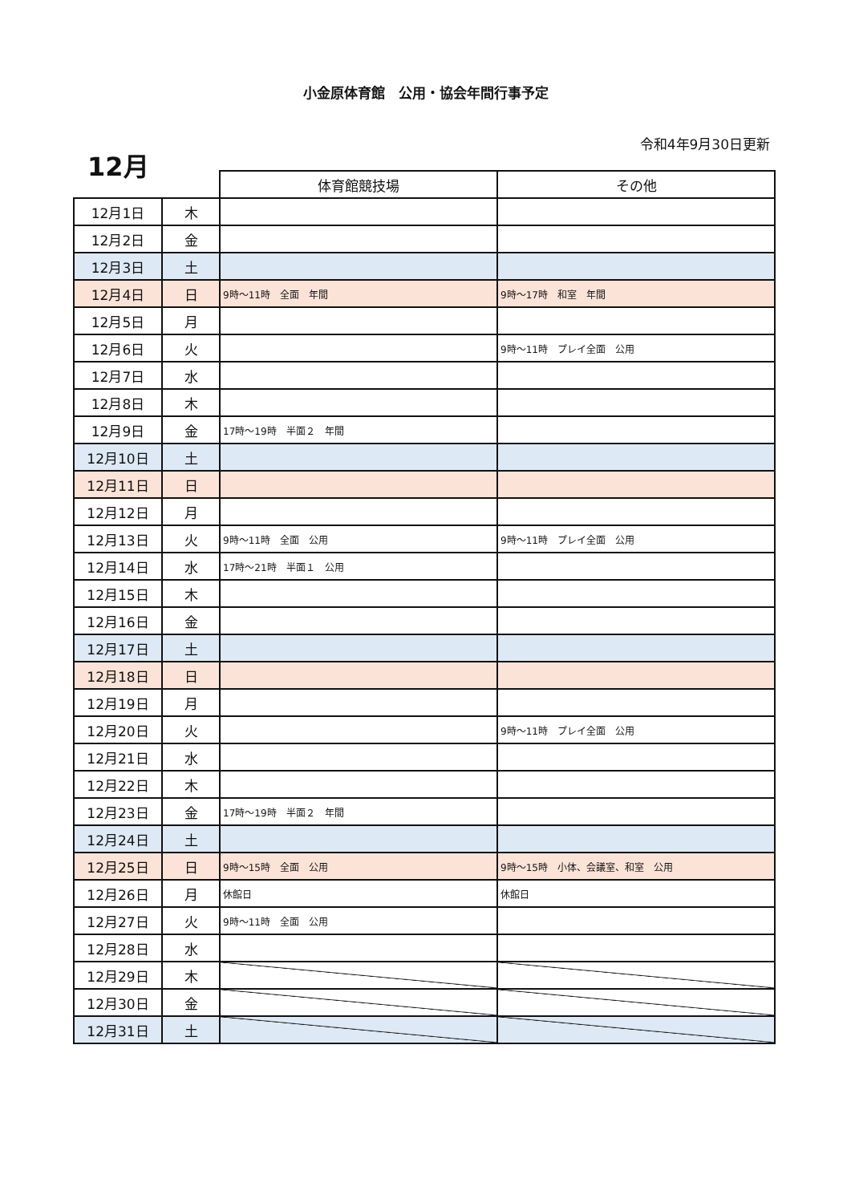小金原体育館　公用・協会年間行事予定
12月
令和4年9月30日更新
| | | 体育館競技場 | その他 |
| --- | --- | --- | --- |
| 12月1日 | 木 | | |
| 12月2日 | 金 | | |
| 12月3日 | 土 | | |
| 12月4日 | 日 | 9時～11時 全面 年間 | 9時～17時 和室 年間 |
| 12月5日 | 月 | | |
| 12月6日 | 火 | | 9時～11時 プレイ全面 公用 |
| 12月7日 | 水 | | |
| 12月8日 | 木 | | |
| 12月9日 | 金 | 17時～19時 半面２ 年間 | |
| 12月10日 | 土 | | |
| 12月11日 | 日 | | |
| 12月12日 | 月 | | |
| 12月13日 | 火 | 9時～11時 全面 公用 | 9時～11時 プレイ全面 公用 |
| 12月14日 | 水 | 17時～21時 半面１ 公用 | |
| 12月15日 | 木 | | |
| 12月16日 | 金 | | |
| 12月17日 | 土 | | |
| 12月18日 | 日 | | |
| 12月19日 | 月 | | |
| 12月20日 | 火 | | 9時～11時 プレイ全面 公用 |
| 12月21日 | 水 | | |
| 12月22日 | 木 | | |
| 12月23日 | 金 | 17時～19時 半面２ 年間 | |
| 12月24日 | 土 | | |
| 12月25日 | 日 | 9時～15時 全面 公用 | 9時～15時 小体、会議室、和室 公用 |
| 12月26日 | 月 | 休館日 | 休館日 |
| 12月27日 | 火 | 9時～11時 全面 公用 | |
| 12月28日 | 水 | | |
| 12月29日 | 木 | | |
| 12月30日 | 金 | | |
| 12月31日 | 土 | | |